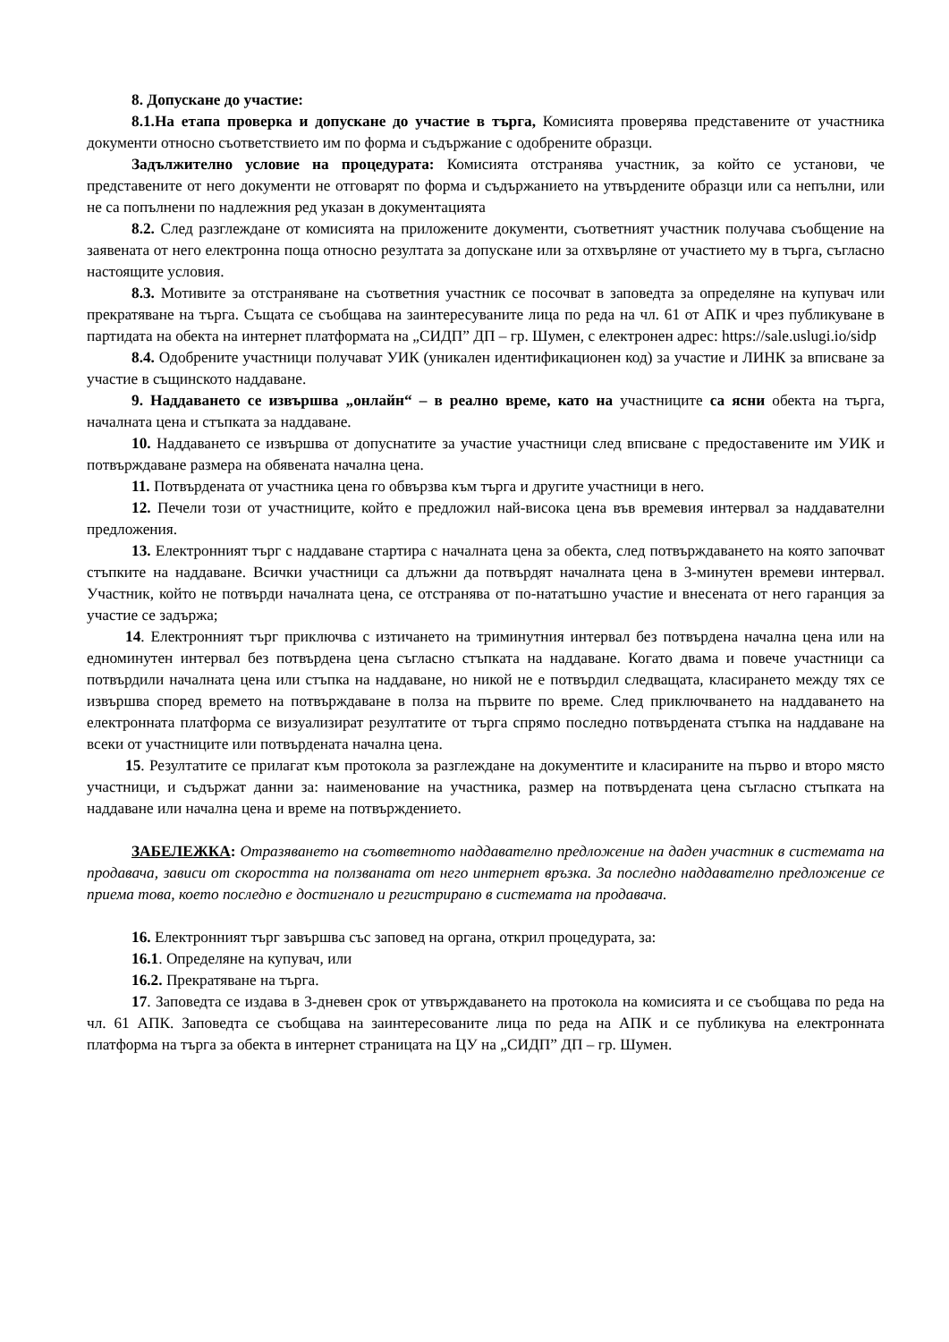8. Допускане до участие:
8.1.На етапа проверка и допускане до участие в търга, Комисията проверява представените от участника документи относно съответствието им по форма и съдържание с одобрените образци.
Задължително условие на процедурата: Комисията отстранява участник, за който се установи, че представените от него документи не отговарят по форма и съдържанието на утвърдените образци или са непълни, или не са попълнени по надлежния ред указан в документацията
8.2. След разглеждане от комисията на приложените документи, съответният участник получава съобщение на заявената от него електронна поща относно резултата за допускане или за отхвърляне от участието му в търга, съгласно настоящите условия.
8.3. Мотивите за отстраняване на съответния участник се посочват в заповедта за определяне на купувач или прекратяване на търга. Същата се съобщава на заинтересуваните лица по реда на чл. 61 от АПК и чрез публикуване в партидата на обекта на интернет платформата на „СИДП” ДП – гр. Шумен, с електронен адрес: https://sale.uslugi.io/sidp
8.4. Одобрените участници получават УИК (уникален идентификационен код) за участие и ЛИНК за вписване за участие в същинското наддаване.
9. Наддаването се извършва „онлайн“ – в реално време, като на участниците са ясни обекта на търга, началната цена и стъпката за наддаване.
10. Наддаването се извършва от допуснатите за участие участници след вписване с предоставените им УИК и потвърждаване размера на обявената начална цена.
11. Потвърдената от участника цена го обвързва към търга и другите участници в него.
12. Печели този от участниците, който е предложил най-висока цена във времевия интервал за наддавателни предложения.
13. Електронният търг с наддаване стартира с началната цена за обекта, след потвърждаването на която започват стъпките на наддаване. Всички участници са длъжни да потвърдят началната цена в 3-минутен времеви интервал. Участник, който не потвърди началната цена, се отстранява от по-нататъшно участие и внесената от него гаранция за участие се задържа;
14. Електронният търг приключва с изтичането на триминутния интервал без потвърдена начална цена или на едноминутен интервал без потвърдена цена съгласно стъпката на наддаване. Когато двама и повече участници са потвърдили началната цена или стъпка на наддаване, но никой не е потвърдил следващата, класирането между тях се извършва според времето на потвърждаване в полза на първите по време. След приключването на наддаването на електронната платформа се визуализират резултатите от търга спрямо последно потвърдената стъпка на наддаване на всеки от участниците или потвърдената начална цена.
15. Резултатите се прилагат към протокола за разглеждане на документите и класираните на първо и второ място участници, и съдържат данни за: наименование на участника, размер на потвърдената цена съгласно стъпката на наддаване или начална цена и време на потвърждението.
ЗАБЕЛЕЖКА: Отразяването на съответното наддавателно предложение на даден участник в системата на продавача, зависи от скоростта на ползваната от него интернет връзка. За последно наддавателно предложение се приема това, което последно е достигнало и регистрирано в системата на продавача.
16. Електронният търг завършва със заповед на органа, открил процедурата, за:
16.1. Определяне на купувач, или
16.2. Прекратяване на търга.
17. Заповедта се издава в 3-дневен срок от утвърждаването на протокола на комисията и се съобщава по реда на чл. 61 АПК. Заповедта се съобщава на заинтересованите лица по реда на АПК и се публикува на електронната платформа на търга за обекта в интернет страницата на ЦУ на „СИДП” ДП – гр. Шумен.